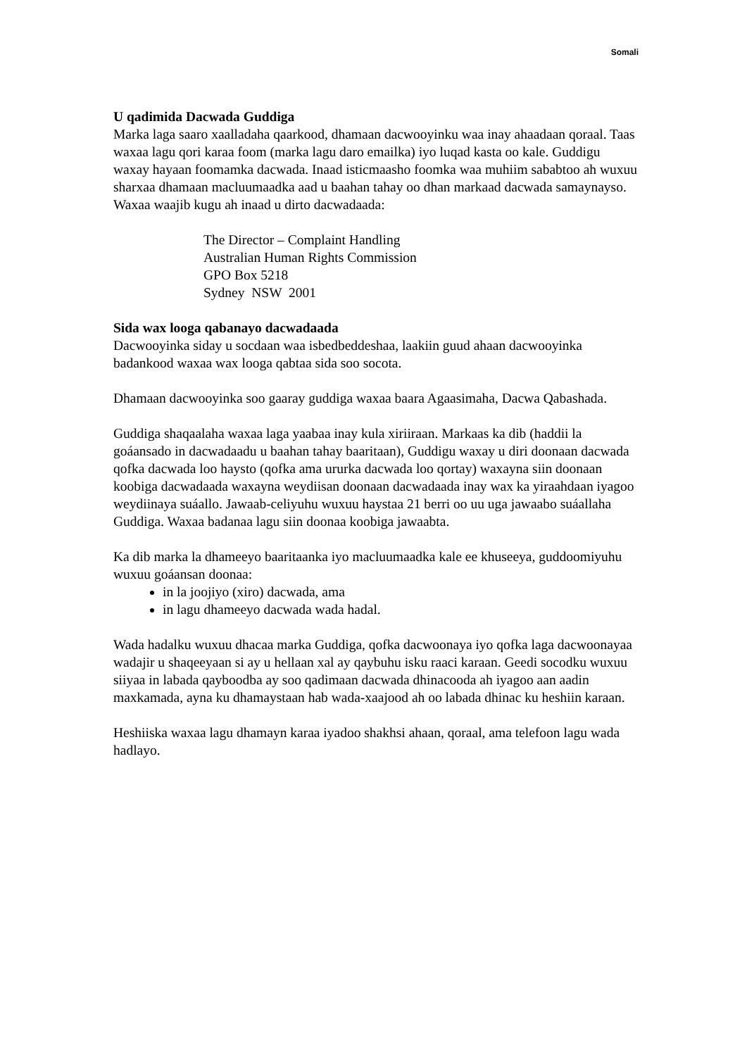Somali
U qadimida Dacwada Guddiga
Marka laga saaro xaalladaha qaarkood, dhamaan dacwooyinku waa inay ahaadaan qoraal. Taas waxaa lagu qori karaa foom (marka lagu daro emailka) iyo luqad kasta oo kale. Guddigu waxay hayaan foomamka dacwada. Inaad isticmaasho foomka waa muhiim sababtoo ah wuxuu sharxaa dhamaan macluumaadka aad u baahan tahay oo dhan markaad dacwada samaynayso. Waxaa waajib kugu ah inaad u dirto dacwadaada:
The Director – Complaint Handling
Australian Human Rights Commission
GPO Box 5218
Sydney NSW 2001
Sida wax looga qabanayo dacwadaada
Dacwooyinka siday u socdaan waa isbedbeddeshaa, laakiin guud ahaan dacwooyinka badankood waxaa wax looga qabtaa sida soo socota.
Dhamaan dacwooyinka soo gaaray guddiga waxaa baara Agaasimaha, Dacwa Qabashada.
Guddiga shaqaalaha waxaa laga yaabaa inay kula xiriiraan. Markaas ka dib (haddii la goáansado in dacwadaadu u baahan tahay baaritaan), Guddigu waxay u diri doonaan dacwada qofka dacwada loo haysto (qofka ama ururka dacwada loo qortay) waxayna siin doonaan koobiga dacwadaada waxayna weydiisan doonaan dacwadaada inay wax ka yiraahdaan iyagoo weydiinaya suáallo. Jawaab-celiyuhu wuxuu haystaa 21 berri oo uu uga jawaabo suáallaha Guddiga. Waxaa badanaa lagu siin doonaa koobiga jawaabta.
Ka dib marka la dhameeyo baaritaanka iyo macluumaadka kale ee khuseeya, guddoomiyuhu wuxuu goáansan doonaa:
in la joojiyo (xiro) dacwada, ama
in lagu dhameeyo dacwada wada hadal.
Wada hadalku wuxuu dhacaa marka Guddiga, qofka dacwoonaya iyo qofka laga dacwoonayaa wadajir u shaqeeyaan si ay u hellaan xal ay qaybuhu isku raaci karaan. Geedi socodku wuxuu siiyaa in labada qayboodba ay soo qadimaan dacwada dhinacooda ah iyagoo aan aadin maxkamada, ayna ku dhamaystaan hab wada-xaajood ah oo labada dhinac ku heshiin karaan.
Heshiiska waxaa lagu dhamayn karaa iyadoo shakhsi ahaan, qoraal, ama telefoon lagu wada hadlayo.